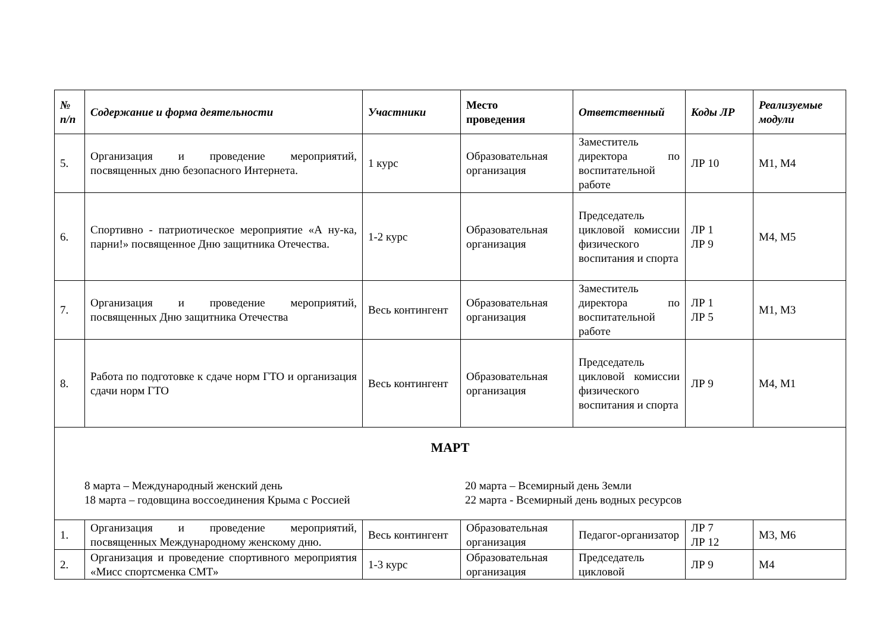| № п/п | Содержание и форма деятельности | Участники | Место проведения | Ответственный | Коды ЛР | Реализуемые модули |
| --- | --- | --- | --- | --- | --- | --- |
| 5. | Организация и проведение мероприятий, посвященных дню безопасного Интернета. | 1 курс | Образовательная организация | Заместитель директора по воспитательной работе | ЛР 10 | М1, М4 |
| 6. | Спортивно - патриотическое мероприятие «А ну-ка, парни!» посвященное Дню защитника Отечества. | 1-2 курс | Образовательная организация | Председатель цикловой комиссии физического воспитания и спорта | ЛР 1 ЛР 9 | М4, М5 |
| 7. | Организация и проведение мероприятий, посвященных Дню защитника Отечества | Весь контингент | Образовательная организация | Заместитель директора по воспитательной работе | ЛР 1 ЛР 5 | М1, М3 |
| 8. | Работа по подготовке к сдаче норм ГТО и организация сдачи норм ГТО | Весь контингент | Образовательная организация | Председатель цикловой комиссии физического воспитания и спорта | ЛР 9 | М4, М1 |
| МАРТ 8 марта – Международный женский день 18 марта – годовщина воссоединения Крыма с Россией 20 марта – Всемирный день Земли 22 марта - Всемирный день водных ресурсов | | | | | | |
| 1. | Организация и проведение мероприятий, посвященных Международному женскому дню. | Весь контингент | Образовательная организация | Педагог-организатор | ЛР 7 ЛР 12 | М3, М6 |
| 2. | Организация и проведение спортивного мероприятия «Мисс спортсменка СМТ» | 1-3 курс | Образовательная организация | Председатель цикловой | ЛР 9 | М4 |